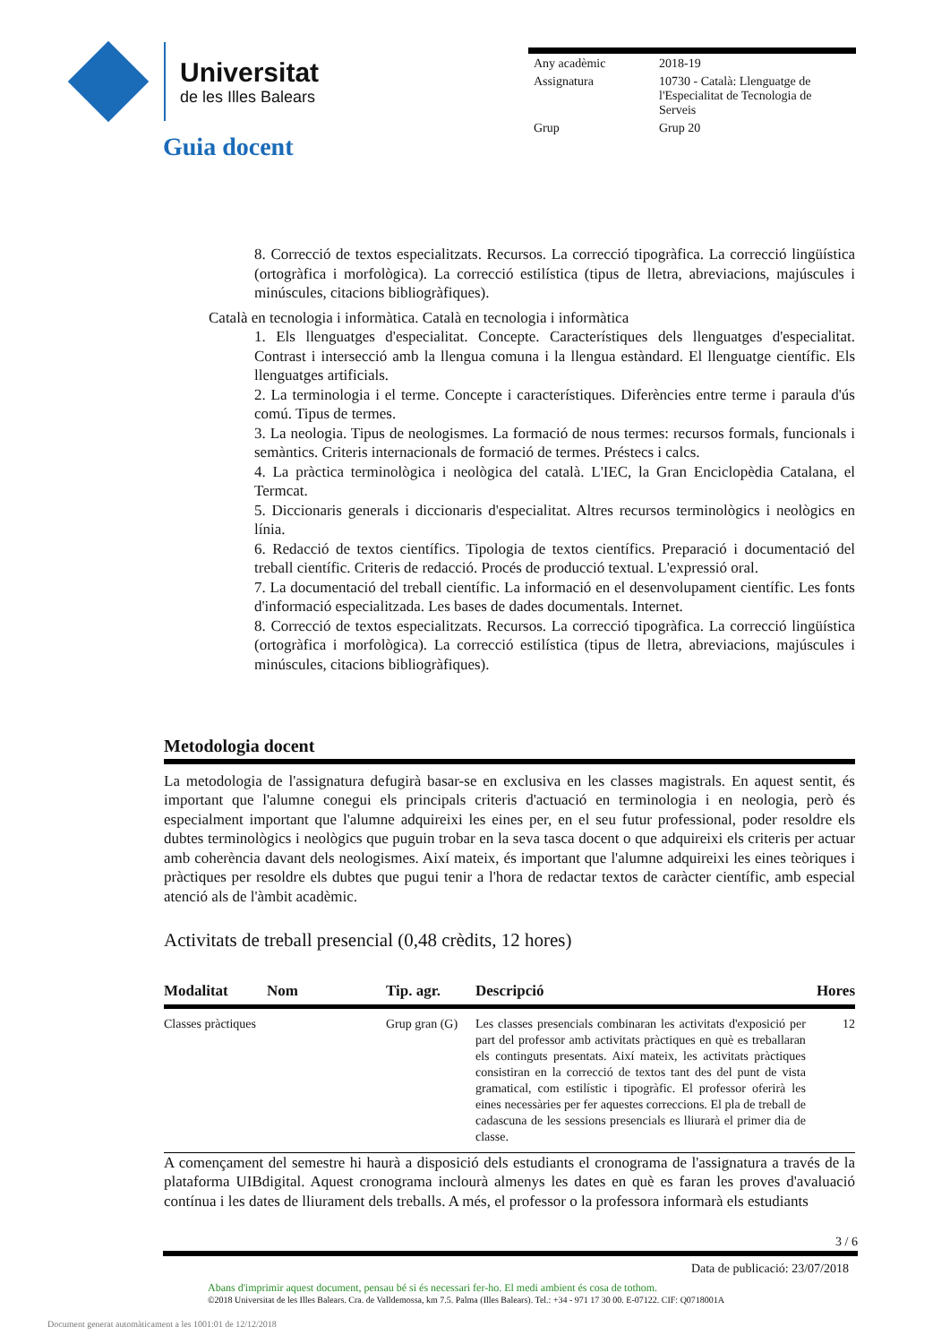Universitat
de les Illes Balears
| Any acadèmic | 2018-19 |
| Assignatura | 10730 - Català: Llenguatge de l'Especialitat de Tecnologia de Serveis |
| Grup | Grup 20 |
Guia docent
8. Correcció de textos especialitzats. Recursos. La correcció tipogràfica. La correcció lingüística (ortogràfica i morfològica). La correcció estilística (tipus de lletra, abreviacions, majúscules i minúscules, citacions bibliogràfiques).
Català en tecnologia i informàtica. Català en tecnologia i informàtica
1. Els llenguatges d'especialitat. Concepte. Característiques dels llenguatges d'especialitat. Contrast i intersecció amb la llengua comuna i la llengua estàndard. El llenguatge científic. Els llenguatges artificials.
2. La terminologia i el terme. Concepte i característiques. Diferències entre terme i paraula d'ús comú. Tipus de termes.
3. La neologia. Tipus de neologismes. La formació de nous termes: recursos formals, funcionals i semàntics. Criteris internacionals de formació de termes. Préstecs i calcs.
4. La pràctica terminològica i neològica del català. L'IEC, la Gran Enciclopèdia Catalana, el Termcat.
5. Diccionaris generals i diccionaris d'especialitat. Altres recursos terminològics i neològics en línia.
6. Redacció de textos científics. Tipologia de textos científics. Preparació i documentació del treball científic. Criteris de redacció. Procés de producció textual. L'expressió oral.
7. La documentació del treball científic. La informació en el desenvolupament científic. Les fonts d'informació especialitzada. Les bases de dades documentals. Internet.
8. Correcció de textos especialitzats. Recursos. La correcció tipogràfica. La correcció lingüística (ortogràfica i morfològica). La correcció estilística (tipus de lletra, abreviacions, majúscules i minúscules, citacions bibliogràfiques).
Metodologia docent
La metodologia de l'assignatura defugirà basar-se en exclusiva en les classes magistrals. En aquest sentit, és important que l'alumne conegui els principals criteris d'actuació en terminologia i en neologia, però és especialment important que l'alumne adquireixi les eines per, en el seu futur professional, poder resoldre els dubtes terminològics i neològics que puguin trobar en la seva tasca docent o que adquireixi els criteris per actuar amb coherència davant dels neologismes. Així mateix, és important que l'alumne adquireixi les eines teòriques i pràctiques per resoldre els dubtes que pugui tenir a l'hora de redactar textos de caràcter científic, amb especial atenció als de l'àmbit acadèmic.
Activitats de treball presencial (0,48 crèdits, 12 hores)
| Modalitat | Nom | Tip. agr. | Descripció | Hores |
| --- | --- | --- | --- | --- |
| Classes pràctiques | | Grup gran (G) | Les classes presencials combinaran les activitats d'exposició per part del professor amb activitats pràctiques en què es treballaran els continguts presentats. Així mateix, les activitats pràctiques consistiran en la correcció de textos tant des del punt de vista gramatical, com estilístic i tipogràfic. El professor oferirà les eines necessàries per fer aquestes correccions. El pla de treball de cadascuna de les sessions presencials es lliurarà el primer dia de classe. | 12 |
A començament del semestre hi haurà a disposició dels estudiants el cronograma de l'assignatura a través de la plataforma UIBdigital. Aquest cronograma inclourà almenys les dates en què es faran les proves d'avaluació contínua i les dates de lliurament dels treballs. A més, el professor o la professora informarà els estudiants
3 / 6
Data de publicació: 23/07/2018
Abans d'imprimir aquest document, pensau bé si és necessari fer-ho. El medi ambient és cosa de tothom.
©2018 Universitat de les Illes Balears. Cra. de Valldemossa, km 7.5. Palma (Illes Balears). Tel.: +34 - 971 17 30 00. E-07122. CIF: Q0718001A
Document generat automàticament a les 1001:01 de 12/12/2018